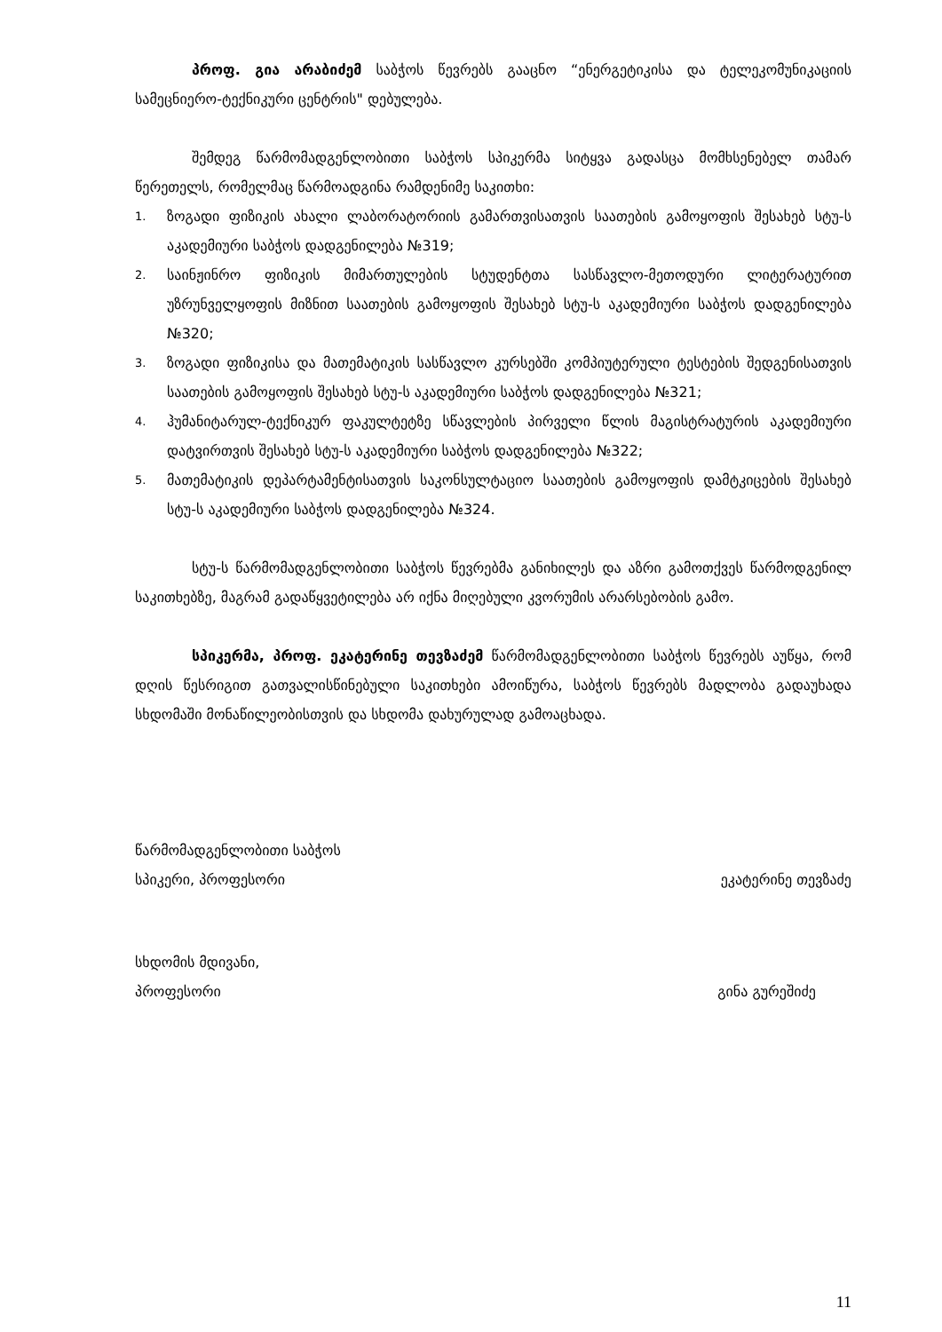პროფ. გია არაბიძემ საბჭოს წევრებს გააცნო “ენერგეტიკისა და ტელეკომუნიკაციის სამეცნიერო-ტექნიკური ცენტრის" დებულება.
შემდეგ წარმომადგენლობითი საბჭოს სპიკერმა სიტყვა გადასცა მომხსენებელ თამარ წერეთელს, რომელმაც წარმოადგინა რამდენიმე საკითხი:
1. ზოგადი ფიზიკის ახალი ლაბორატორიის გამართვისათვის საათების გამოყოფის შესახებ სტუ-ს აკადემიური საბჭოს დადგენილება №319;
2. საინჟინრო ფიზიკის მიმართულების სტუდენტთა სასწავლო-მეთოდური ლიტერატურით უზრუნველყოფის მიზნით საათების გამოყოფის შესახებ სტუ-ს აკადემიური საბჭოს დადგენილება №320;
3. ზოგადი ფიზიკისა და მათემატიკის სასწავლო კურსებში კომპიუტერული ტესტების შედგენისათვის საათების გამოყოფის შესახებ სტუ-ს აკადემიური საბჭოს დადგენილება №321;
4. ჰუმანიტარულ-ტექნიკურ ფაკულტეტზე სწავლების პირველი წლის მაგისტრატურის აკადემიური დატვირთვის შესახებ სტუ-ს აკადემიური საბჭოს დადგენილება №322;
5. მათემატიკის დეპარტამენტისათვის საკონსულტაციო საათების გამოყოფის დამტკიცების შესახებ სტუ-ს აკადემიური საბჭოს დადგენილება №324.
სტუ-ს წარმომადგენლობითი საბჭოს წევრებმა განიხილეს და აზრი გამოთქვეს წარმოდგენილ საკითხებზე, მაგრამ გადაწყვეტილება არ იქნა მიღებული კვორუმის არარსებობის გამო.
სპიკერმა, პროფ. ეკატერინე თევზაძემ წარმომადგენლობითი საბჭოს წევრებს აუწყა, რომ დღის წესრიგით გათვალისწინებული საკითხები ამოიწურა, საბჭოს წევრებს მადლობა გადაუხადა სხდომაში მონაწილეობისთვის და სხდომა დახურულად გამოაცხადა.
წარმომადგენლობითი საბჭოს
სპიკერი, პროფესორი ეკატერინე თევზაძე
სხდომის მდივანი,
პროფესორი გინა გურეშიძე
11